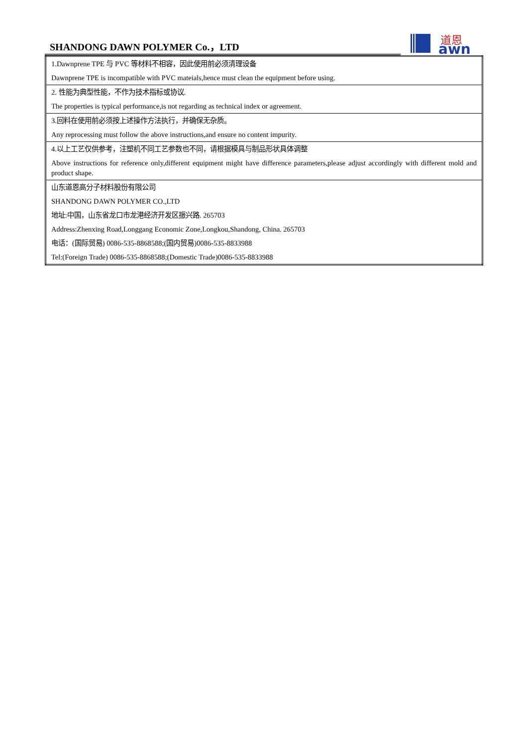SHANDONG DAWN POLYMER Co.，LTD
道恩
awn
| 1.Dawnprene TPE 与 PVC 等材料不相容，因此使用前必须清理设备 |
| Dawnprene TPE is incompatible with PVC mateials,hence must clean the equipment before using. |
| 2. 性能为典型性能，不作为技术指标或协议. |
| The properties is typical performance,is not regarding as technical index or agreement. |
| 3.回料在使用前必须按上述操作方法执行，并确保无杂质。 |
| Any reprocessing must follow the above instructions,and ensure no content impurity. |
| 4.以上工艺仅供参考，注塑机不同工艺参数也不同，请根据模具与制品形状具体调整 |
| Above instructions for reference only,different equipment might have difference parameters,please adjust accordingly with different mold and product shape. |
| 山东道恩高分子材料股份有限公司 |
| SHANDONG DAWN POLYMER CO.,LTD |
| 地址:中国，山东省龙口市龙港经济开发区振兴路. 265703 |
| Address:Zhenxing Road,Longgang Economic Zone,Longkou,Shandong, China. 265703 |
| 电话：(国际贸易) 0086-535-8868588;(国内贸易)0086-535-8833988 |
| Tel:(Foreign Trade) 0086-535-8868588;(Domestic Trade)0086-535-8833988 |